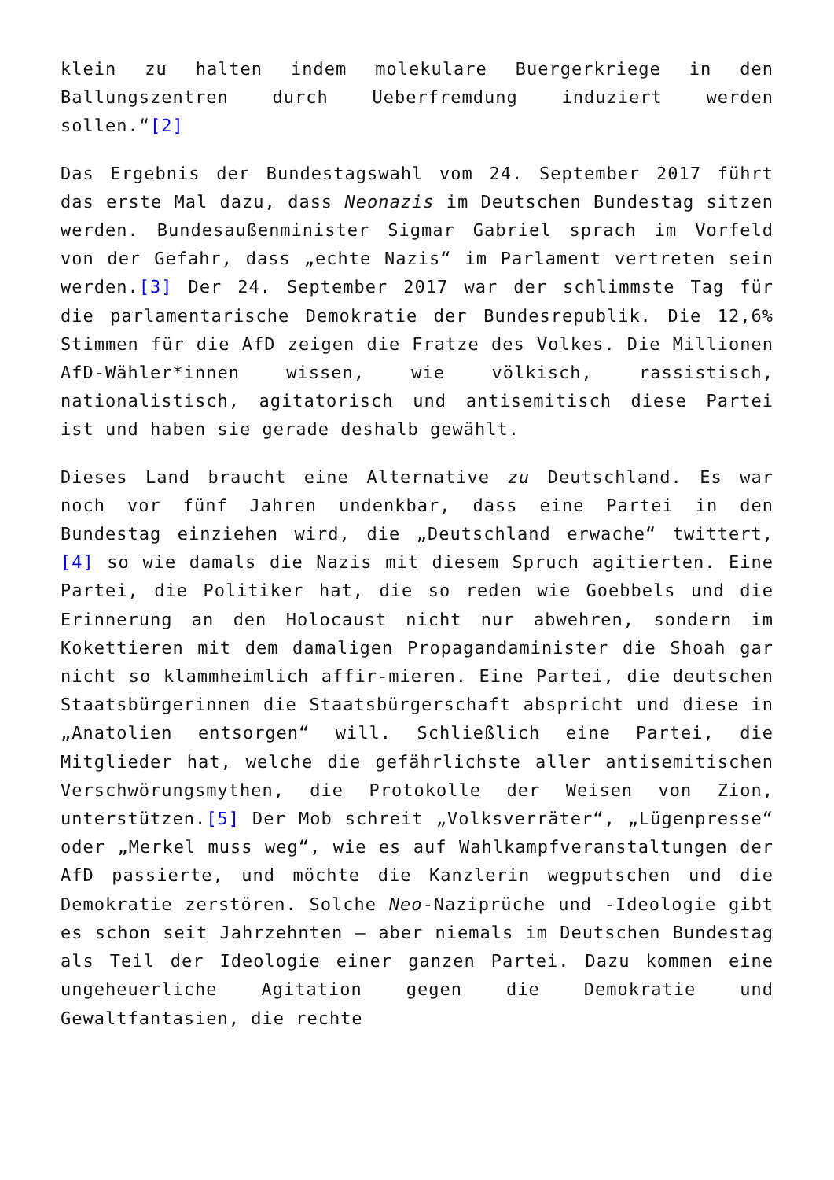klein zu halten indem molekulare Buergerkriege in den Ballungszentren durch Ueberfremdung induziert werden sollen.“[2]
Das Ergebnis der Bundestagswahl vom 24. September 2017 führt das erste Mal dazu, dass Neonazis im Deutschen Bundestag sitzen werden. Bundesaußenminister Sigmar Gabriel sprach im Vorfeld von der Gefahr, dass „echte Nazis“ im Parlament vertreten sein werden.[3] Der 24. September 2017 war der schlimmste Tag für die parlamentarische Demokratie der Bundesrepublik. Die 12,6% Stimmen für die AfD zeigen die Fratze des Volkes. Die Millionen AfD-Wähler*innen wissen, wie völkisch, rassistisch, nationalistisch, agitatorisch und antisemitisch diese Partei ist und haben sie gerade deshalb gewählt.
Dieses Land braucht eine Alternative zu Deutschland. Es war noch vor fünf Jahren undenkbar, dass eine Partei in den Bundestag einziehen wird, die „Deutschland erwache“ twittert,[4] so wie damals die Nazis mit diesem Spruch agitierten. Eine Partei, die Politiker hat, die so reden wie Goebbels und die Erinnerung an den Holocaust nicht nur abwehren, sondern im Kokettieren mit dem damaligen Propagandaminister die Shoah gar nicht so klammheimlich affir-mieren. Eine Partei, die deutschen Staatsbürgerinnen die Staatsbürgerschaft abspricht und diese in „Anatolien entsorgen“ will. Schließlich eine Partei, die Mitglieder hat, welche die gefährlichste aller antisemitischen Verschwörungsmythen, die Protokolle der Weisen von Zion, unterstützen.[5] Der Mob schreit „Volksverräter“, „Lügenpresse“ oder „Merkel muss weg“, wie es auf Wahlkampfveranstaltungen der AfD passierte, und möchte die Kanzlerin wegputschen und die Demokratie zerstören. Solche Neo-Naziprüche und -Ideologie gibt es schon seit Jahrzehnten – aber niemals im Deutschen Bundestag als Teil der Ideologie einer ganzen Partei. Dazu kommen eine ungeheuerliche Agitation gegen die Demokratie und Gewaltfantasien, die rechte